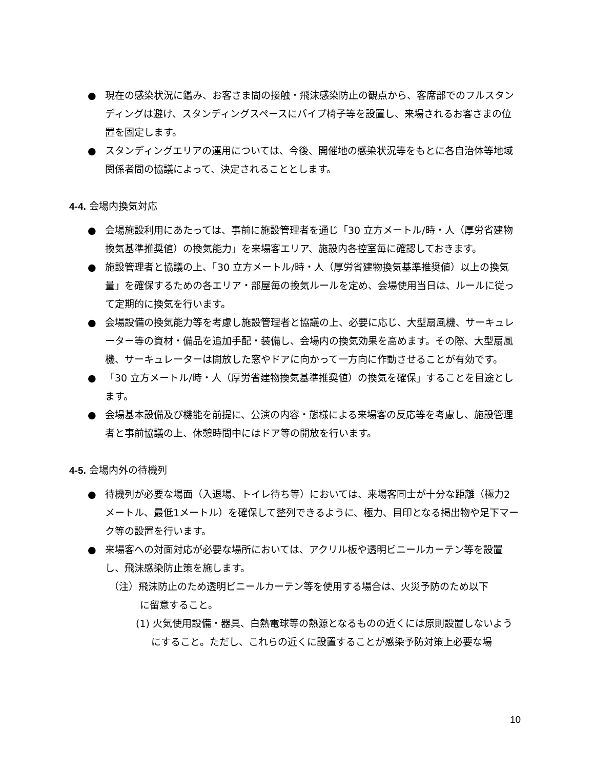● 現在の感染状況に鑑み、お客さま間の接触・飛沫感染防止の観点から、客席部でのフルスタンディングは避け、スタンディングスペースにパイプ椅子等を設置し、来場されるお客さまの位置を固定します。
● スタンディングエリアの運用については、今後、開催地の感染状況等をもとに各自治体等地域関係者間の協議によって、決定されることとします。
4-4. 会場内換気対応
● 会場施設利用にあたっては、事前に施設管理者を通じ「30 立方メートル/時・人（厚労省建物換気基準推奨値）の換気能力」を来場客エリア、施設内各控室毎に確認しておきます。
● 施設管理者と協議の上、「30 立方メートル/時・人（厚労省建物換気基準推奨値）以上の換気量」を確保するための各エリア・部屋毎の換気ルールを定め、会場使用当日は、ルールに従って定期的に換気を行います。
● 会場設備の換気能力等を考慮し施設管理者と協議の上、必要に応じ、大型扇風機、サーキュレーター等の資材・備品を追加手配・装備し、会場内の換気効果を高めます。その際、大型扇風機、サーキュレーターは開放した窓やドアに向かって一方向に作動させることが有効です。
● 「30 立方メートル/時・人（厚労省建物換気基準推奨値）の換気を確保」することを目途とします。
● 会場基本設備及び機能を前提に、公演の内容・態様による来場客の反応等を考慮し、施設管理者と事前協議の上、休憩時間中にはドア等の開放を行います。
4-5. 会場内外の待機列
● 待機列が必要な場面（入退場、トイレ待ち等）においては、来場客同士が十分な距離（極力2 メートル、最低1メートル）を確保して整列できるように、極力、目印となる掲出物や足下マーク等の設置を行います。
● 来場客への対面対応が必要な場所においては、アクリル板や透明ビニールカーテン等を設置し、飛沫感染防止策を施します。
（注）飛沫防止のため透明ビニールカーテン等を使用する場合は、火災予防のため以下
に留意すること。
(1) 火気使用設備・器具、白熱電球等の熱源となるものの近くには原則設置しないようにすること。ただし、これらの近くに設置することが感染予防対策上必要な場
10